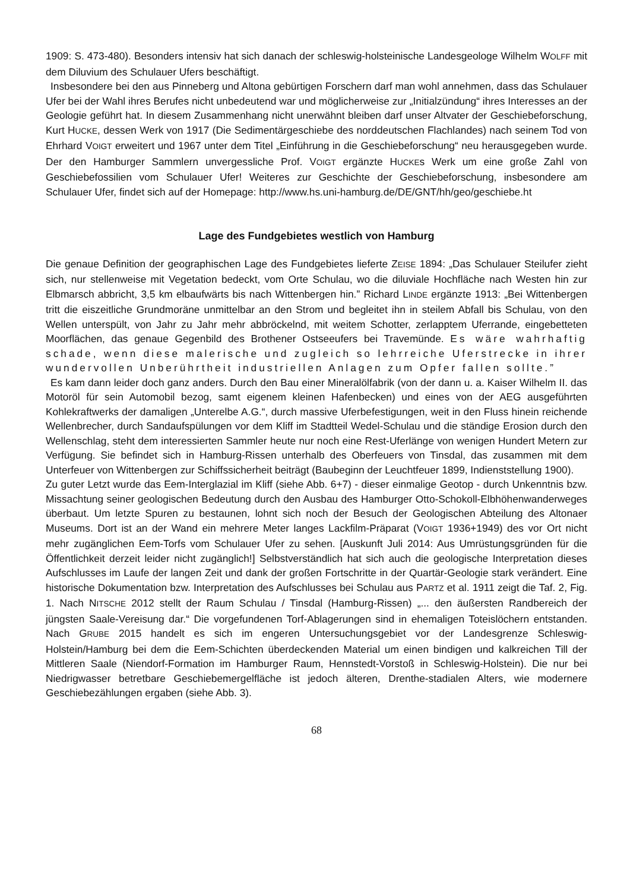1909: S. 473-480). Besonders intensiv hat sich danach der schleswig-holsteinische Landesgeologe Wilhelm WOLFF mit dem Diluvium des Schulauer Ufers beschäftigt.
Insbesondere bei den aus Pinneberg und Altona gebürtigen Forschern darf man wohl annehmen, dass das Schulauer Ufer bei der Wahl ihres Berufes nicht unbedeutend war und möglicherweise zur „Initialzündung“ ihres Interesses an der Geologie geführt hat. In diesem Zusammenhang nicht unerwähnt bleiben darf unser Altvater der Geschiebeforschung, Kurt HUCKE, dessen Werk von 1917 (Die Sedimentärgeschiebe des norddeutschen Flachlandes) nach seinem Tod von Ehrhard VOIGT erweitert und 1967 unter dem Titel „Einführung in die Geschiebeforschung“ neu herausgegeben wurde. Der den Hamburger Sammlern unvergessliche Prof. VOIGT ergänzte HUCKEs Werk um eine große Zahl von Geschiebefossilien vom Schulauer Ufer! Weiteres zur Geschichte der Geschiebeforschung, insbesondere am Schulauer Ufer, findet sich auf der Homepage: http://www.hs.uni-hamburg.de/DE/GNT/hh/geo/geschiebe.ht
Lage des Fundgebietes westlich von Hamburg
Die genaue Definition der geographischen Lage des Fundgebietes lieferte ZEISE 1894: „Das Schulauer Steilufer zieht sich, nur stellenweise mit Vegetation bedeckt, vom Orte Schulau, wo die diluviale Hochfläche nach Westen hin zur Elbmarsch abbricht, 3,5 km elbaufwärts bis nach Wittenbergen hin.” Richard LINDE ergänzte 1913: „Bei Wittenbergen tritt die eiszeitliche Grundmoräne unmittelbar an den Strom und begleitet ihn in steilem Abfall bis Schulau, von den Wellen unterspült, von Jahr zu Jahr mehr abbröckelnd, mit weitem Schotter, zerlapptem Uferrande, eingebetteten Moorflächen, das genaue Gegenbild des Brothener Ostseeufers bei Travemünde. Es wäre wahrhaftig schade, wenn diese malerische und zugleich so lehrreiche Uferstrecke in ihrer wundervollen Unberührtheit industriellen Anlagen zum Opfer fallen sollte.”
Es kam dann leider doch ganz anders. Durch den Bau einer Mineralölfabrik (von der dann u. a. Kaiser Wilhelm II. das Motoröl für sein Automobil bezog, samt eigenem kleinen Hafenbecken) und eines von der AEG ausgeführten Kohlekraftwerks der damaligen „Unterelbe A.G.“, durch massive Uferbefestigungen, weit in den Fluss hinein reichende Wellenbrecher, durch Sandaufspülungen vor dem Kliff im Stadtteil Wedel-Schulau und die ständige Erosion durch den Wellenschlag, steht dem interessierten Sammler heute nur noch eine Rest-Uferlänge von wenigen Hundert Metern zur Verfügung. Sie befindet sich in Hamburg-Rissen unterhalb des Oberfeuers von Tinsdal, das zusammen mit dem Unterfeuer von Wittenbergen zur Schiffssicherheit beiträgt (Baubeginn der Leuchtfeuer 1899, Indienststellung 1900).
Zu guter Letzt wurde das Eem-Interglazial im Kliff (siehe Abb. 6+7) - dieser einmalige Geotop - durch Unkenntnis bzw. Missachtung seiner geologischen Bedeutung durch den Ausbau des Hamburger Otto-Schokoll-Elbhöhenwanderweges überbaut. Um letzte Spuren zu bestaunen, lohnt sich noch der Besuch der Geologischen Abteilung des Altonaer Museums. Dort ist an der Wand ein mehrere Meter langes Lackfilm-Präparat (VOIGT 1936+1949) des vor Ort nicht mehr zugänglichen Eem-Torfs vom Schulauer Ufer zu sehen. [Auskunft Juli 2014: Aus Umrüstungsgründen für die Öffentlichkeit derzeit leider nicht zugänglich!] Selbstverständlich hat sich auch die geologische Interpretation dieses Aufschlusses im Laufe der langen Zeit und dank der großen Fortschritte in der Quartär-Geologie stark verändert. Eine historische Dokumentation bzw. Interpretation des Aufschlusses bei Schulau aus PARTZ et al. 1911 zeigt die Taf. 2, Fig. 1. Nach NITSCHE 2012 stellt der Raum Schulau / Tinsdal (Hamburg-Rissen) „... den äußersten Randbereich der jüngsten Saale-Vereisung dar.“ Die vorgefundenen Torf-Ablagerungen sind in ehemaligen Toteislöchern entstanden. Nach GRUBE 2015 handelt es sich im engeren Untersuchungsgebiet vor der Landesgrenze Schleswig-Holstein/Hamburg bei dem die Eem-Schichten überdeckenden Material um einen bindigen und kalkreichen Till der Mittleren Saale (Niendorf-Formation im Hamburger Raum, Hennstedt-Vorstoß in Schleswig-Holstein). Die nur bei Niedrigwasser betretbare Geschiebemergelfläche ist jedoch älteren, Drenthe-stadialen Alters, wie modernere Geschiebezählungen ergaben (siehe Abb. 3).
68